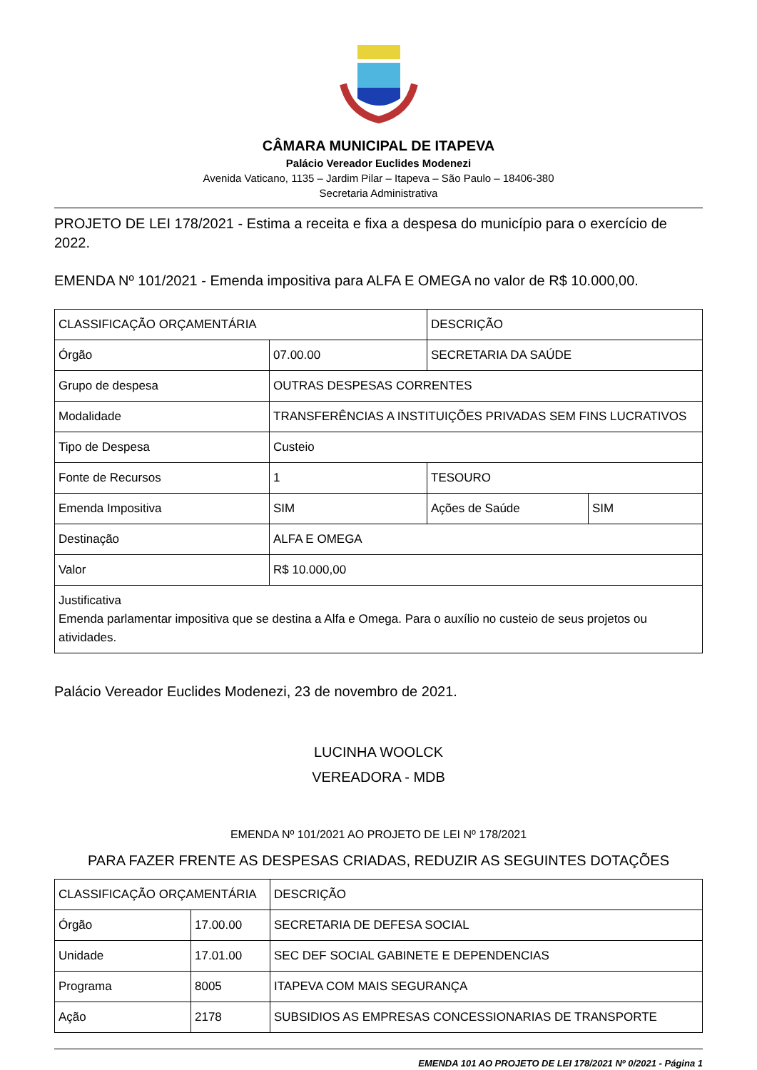CÂMARA MUNICIPAL DE ITAPEVA
Palácio Vereador Euclides Modenezi
Avenida Vaticano, 1135 – Jardim Pilar – Itapeva – São Paulo – 18406-380
Secretaria Administrativa
PROJETO DE LEI 178/2021 - Estima a receita e fixa a despesa do município para o exercício de 2022.
EMENDA Nº 101/2021 - Emenda impositiva para ALFA E OMEGA no valor de R$ 10.000,00.
| CLASSIFICAÇÃO ORÇAMENTÁRIA | | DESCRIÇÃO | |
| Órgão | 07.00.00 | SECRETARIA DA SAÚDE | |
| Grupo de despesa | OUTRAS DESPESAS CORRENTES | | |
| Modalidade | TRANSFERÊNCIAS A INSTITUIÇÕES PRIVADAS SEM FINS LUCRATIVOS | | |
| Tipo de Despesa | Custeio | | |
| Fonte de Recursos | 1 | TESOURO | |
| Emenda Impositiva | SIM | Ações de Saúde | SIM |
| Destinação | ALFA E OMEGA | | |
| Valor | R$ 10.000,00 | | |
| Justificativa Emenda parlamentar impositiva que se destina a Alfa e Omega. Para o auxílio no custeio de seus projetos ou atividades. | | | |
Palácio Vereador Euclides Modenezi, 23 de novembro de 2021.
LUCINHA WOOLCK
VEREADORA - MDB
EMENDA Nº 101/2021 AO PROJETO DE LEI Nº 178/2021
PARA FAZER FRENTE AS DESPESAS CRIADAS, REDUZIR AS SEGUINTES DOTAÇÕES
| CLASSIFICAÇÃO ORÇAMENTÁRIA | | DESCRIÇÃO |
| Órgão | 17.00.00 | SECRETARIA DE DEFESA SOCIAL |
| Unidade | 17.01.00 | SEC DEF SOCIAL GABINETE E DEPENDENCIAS |
| Programa | 8005 | ITAPEVA COM MAIS SEGURANÇA |
| Ação | 2178 | SUBSIDIOS AS EMPRESAS CONCESSIONARIAS DE TRANSPORTE |
EMENDA 101 AO PROJETO DE LEI 178/2021 Nº 0/2021 - Página 1